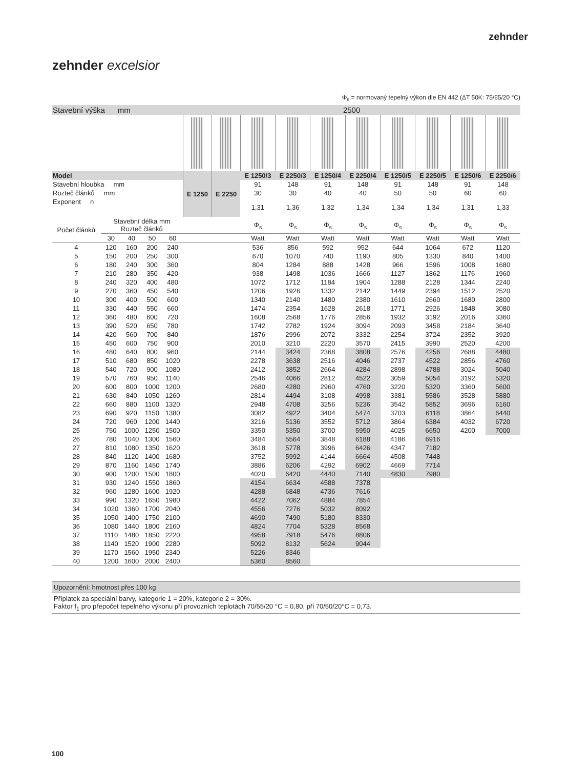zehnder
zehnder excelsior
Φ<sub>s</sub> = normovaný tepelný výkon dle EN 442 (ΔT 50K: 75/65/20 °C)
| Stavební výška mm | | | | | 2500 | | | | | | | | | |
| Model | | | | | E 1250 | E 2250 | E 1250/3 | E 2250/3 | E 1250/4 | E 2250/4 | E 1250/5 | E 2250/5 | E 1250/6 | E 2250/6 |
| Stavební hloubka mm | | | | | | | 91 | 148 | 91 | 148 | 91 | 148 | 91 | 148 |
| Rozteč článků mm | | | | | | | 30 | 30 | 40 | 40 | 50 | 50 | 60 | 60 |
| Exponent n | | | | | | | 1,31 | 1,36 | 1,32 | 1,34 | 1,34 | 1,34 | 1,31 | 1,33 |
| Počet článků | Stavební délka mm Rozteč článků | | | | | | Φ<sub>s</sub> | Φ<sub>s</sub> | Φ<sub>s</sub> | Φ<sub>s</sub> | Φ<sub>s</sub> | Φ<sub>s</sub> | Φ<sub>s</sub> | Φ<sub>s</sub> |
| | 30 | 40 | 50 | 60 | | | Watt | Watt | Watt | Watt | Watt | Watt | Watt | Watt |
| 4 | 120 | 160 | 200 | 240 | | | 536 | 856 | 592 | 952 | 644 | 1064 | 672 | 1120 |
| 5 | 150 | 200 | 250 | 300 | | | 670 | 1070 | 740 | 1190 | 805 | 1330 | 840 | 1400 |
| 6 | 180 | 240 | 300 | 360 | | | 804 | 1284 | 888 | 1428 | 966 | 1596 | 1008 | 1680 |
| 7 | 210 | 280 | 350 | 420 | | | 938 | 1498 | 1036 | 1666 | 1127 | 1862 | 1176 | 1960 |
| 8 | 240 | 320 | 400 | 480 | | | 1072 | 1712 | 1184 | 1904 | 1288 | 2128 | 1344 | 2240 |
| 9 | 270 | 360 | 450 | 540 | | | 1206 | 1926 | 1332 | 2142 | 1449 | 2394 | 1512 | 2520 |
| 10 | 300 | 400 | 500 | 600 | | | 1340 | 2140 | 1480 | 2380 | 1610 | 2660 | 1680 | 2800 |
| 11 | 330 | 440 | 550 | 660 | | | 1474 | 2354 | 1628 | 2618 | 1771 | 2926 | 1848 | 3080 |
| 12 | 360 | 480 | 600 | 720 | | | 1608 | 2568 | 1776 | 2856 | 1932 | 3192 | 2016 | 3360 |
| 13 | 390 | 520 | 650 | 780 | | | 1742 | 2782 | 1924 | 3094 | 2093 | 3458 | 2184 | 3640 |
| 14 | 420 | 560 | 700 | 840 | | | 1876 | 2996 | 2072 | 3332 | 2254 | 3724 | 2352 | 3920 |
| 15 | 450 | 600 | 750 | 900 | | | 2010 | 3210 | 2220 | 3570 | 2415 | 3990 | 2520 | 4200 |
| 16 | 480 | 640 | 800 | 960 | | | 2144 | 3424 | 2368 | 3808 | 2576 | 4256 | 2688 | 4480 |
| 17 | 510 | 680 | 850 | 1020 | | | 2278 | 3638 | 2516 | 4046 | 2737 | 4522 | 2856 | 4760 |
| 18 | 540 | 720 | 900 | 1080 | | | 2412 | 3852 | 2664 | 4284 | 2898 | 4788 | 3024 | 5040 |
| 19 | 570 | 760 | 950 | 1140 | | | 2546 | 4066 | 2812 | 4522 | 3059 | 5054 | 3192 | 5320 |
| 20 | 600 | 800 | 1000 | 1200 | | | 2680 | 4280 | 2960 | 4760 | 3220 | 5320 | 3360 | 5600 |
| 21 | 630 | 840 | 1050 | 1260 | | | 2814 | 4494 | 3108 | 4998 | 3381 | 5586 | 3528 | 5880 |
| 22 | 660 | 880 | 1100 | 1320 | | | 2948 | 4708 | 3256 | 5236 | 3542 | 5852 | 3696 | 6160 |
| 23 | 690 | 920 | 1150 | 1380 | | | 3082 | 4922 | 3404 | 5474 | 3703 | 6118 | 3864 | 6440 |
| 24 | 720 | 960 | 1200 | 1440 | | | 3216 | 5136 | 3552 | 5712 | 3864 | 6384 | 4032 | 6720 |
| 25 | 750 | 1000 | 1250 | 1500 | | | 3350 | 5350 | 3700 | 5950 | 4025 | 6650 | 4200 | 7000 |
| 26 | 780 | 1040 | 1300 | 1560 | | | 3484 | 5564 | 3848 | 6188 | 4186 | 6916 | | |
| 27 | 810 | 1080 | 1350 | 1620 | | | 3618 | 5778 | 3996 | 6426 | 4347 | 7182 | | |
| 28 | 840 | 1120 | 1400 | 1680 | | | 3752 | 5992 | 4144 | 6664 | 4508 | 7448 | | |
| 29 | 870 | 1160 | 1450 | 1740 | | | 3886 | 6206 | 4292 | 6902 | 4669 | 7714 | | |
| 30 | 900 | 1200 | 1500 | 1800 | | | 4020 | 6420 | 4440 | 7140 | 4830 | 7980 | | |
| 31 | 930 | 1240 | 1550 | 1860 | | | 4154 | 6634 | 4588 | 7378 | | | | |
| 32 | 960 | 1280 | 1600 | 1920 | | | 4288 | 6848 | 4736 | 7616 | | | | |
| 33 | 990 | 1320 | 1650 | 1980 | | | 4422 | 7062 | 4884 | 7854 | | | | |
| 34 | 1020 | 1360 | 1700 | 2040 | | | 4556 | 7276 | 5032 | 8092 | | | | |
| 35 | 1050 | 1400 | 1750 | 2100 | | | 4690 | 7490 | 5180 | 8330 | | | | |
| 36 | 1080 | 1440 | 1800 | 2160 | | | 4824 | 7704 | 5328 | 8568 | | | | |
| 37 | 1110 | 1480 | 1850 | 2220 | | | 4958 | 7918 | 5476 | 8806 | | | | |
| 38 | 1140 | 1520 | 1900 | 2280 | | | 5092 | 8132 | 5624 | 9044 | | | | |
| 39 | 1170 | 1560 | 1950 | 2340 | | | 5226 | 8346 | | | | | | |
| 40 | 1200 | 1600 | 2000 | 2400 | | | 5360 | 8560 | | | | | | |
Upozornění: hmotnost přes 100 kg
Příplatek za speciální barvy, kategorie 1 = 20%, kategorie 2 = 30%.
Faktor f<sub>1</sub> pro přepočet tepelného výkonu při provozních teplotách 70/55/20 °C = 0,80, při 70/50/20°C = 0,73.
100